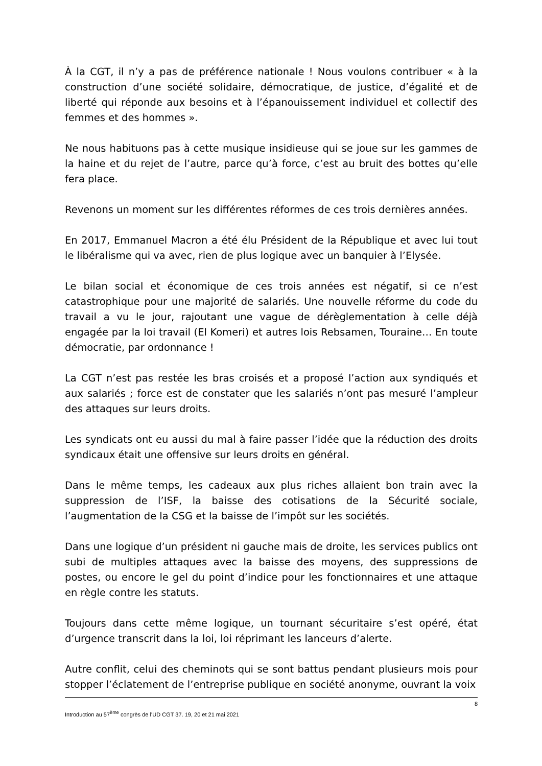À la CGT, il n’y a pas de préférence nationale ! Nous voulons contribuer « à la construction d’une société solidaire, démocratique, de justice, d’égalité et de liberté qui réponde aux besoins et à l’épanouissement individuel et collectif des femmes et des hommes ».
Ne nous habituons pas à cette musique insidieuse qui se joue sur les gammes de la haine et du rejet de l’autre, parce qu’à force, c’est au bruit des bottes qu’elle fera place.
Revenons un moment sur les différentes réformes de ces trois dernières années.
En 2017, Emmanuel Macron a été élu Président de la République et avec lui tout le libéralisme qui va avec, rien de plus logique avec un banquier à l’Elysée.
Le bilan social et économique de ces trois années est négatif, si ce n’est catastrophique pour une majorité de salariés. Une nouvelle réforme du code du travail a vu le jour, rajoutant une vague de dérèglementation à celle déjà engagée par la loi travail (El Komeri) et autres lois Rebsamen, Touraine… En toute démocratie, par ordonnance !
La CGT n’est pas restée les bras croisés et a proposé l’action aux syndiqués et aux salariés ; force est de constater que les salariés n’ont pas mesuré l’ampleur des attaques sur leurs droits.
Les syndicats ont eu aussi du mal à faire passer l’idée que la réduction des droits syndicaux était une offensive sur leurs droits en général.
Dans le même temps, les cadeaux aux plus riches allaient bon train avec la suppression de l’ISF, la baisse des cotisations de la Sécurité sociale, l’augmentation de la CSG et la baisse de l’impôt sur les sociétés.
Dans une logique d’un président ni gauche mais de droite, les services publics ont subi de multiples attaques avec la baisse des moyens, des suppressions de postes, ou encore le gel du point d’indice pour les fonctionnaires et une attaque en règle contre les statuts.
Toujours dans cette même logique, un tournant sécuritaire s’est opéré, état d’urgence transcrit dans la loi, loi réprimant les lanceurs d’alerte.
Autre conflit, celui des cheminots qui se sont battus pendant plusieurs mois pour stopper l’éclatement de l’entreprise publique en société anonyme, ouvrant la voix
8
Introduction au 57<sup>ème</sup> congrès de l’UD CGT 37. 19, 20 et 21 mai 2021